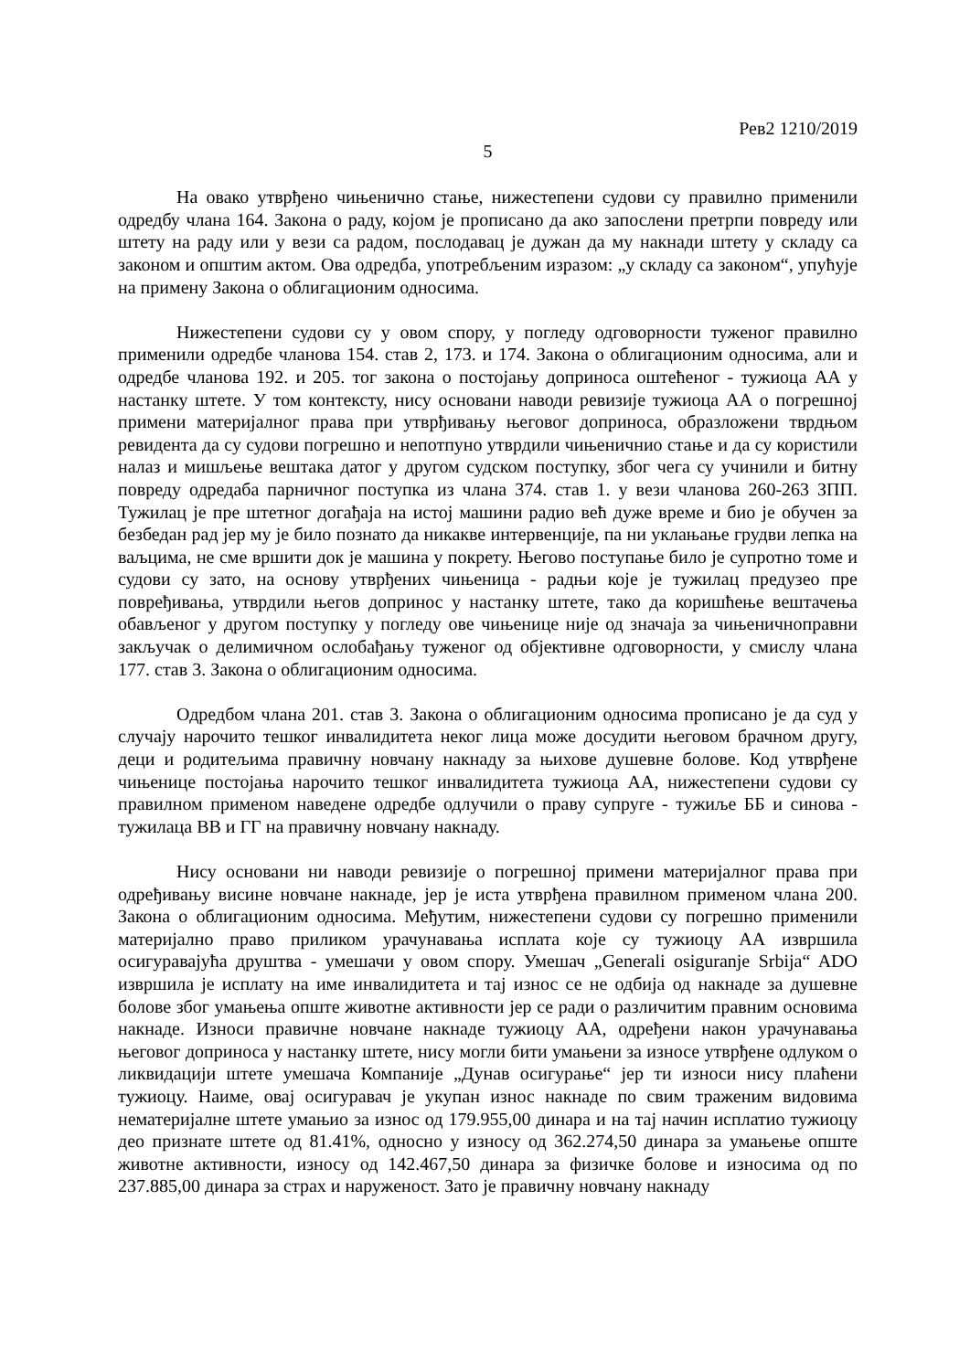Рев2 1210/2019
5
На овако утврђено чињенично стање, нижестепени судови су правилно применили одредбу члана 164. Закона о раду, којом је прописано да ако запослени претрпи повреду или штету на раду или у вези са радом, послодавац је дужан да му накнади штету у складу са законом и општим актом. Ова одредба, употребљеним изразом: „у складу са законом“, упућује на примену Закона о облигационим односима.
Нижестепени судови су у овом спору, у погледу одговорности туженог правилно применили одредбе чланова 154. став 2, 173. и 174. Закона о облигационим односима, али и одредбе чланова 192. и 205. тог закона о постојању доприноса оштећеног - тужиоца АА у настанку штете. У том контексту, нису основани наводи ревизије тужиоца АА о погрешној примени материјалног права при утврђивању његовог доприноса, образложени тврдњом ревидента да су судови погрешно и непотпуно утврдили чињеничнио стање и да су користили налаз и мишљење вештака датог у другом судском поступку, због чега су учинили и битну повреду одредаба парничног поступка из члана 374. став 1. у вези чланова 260-263 ЗПП. Тужилац је пре штетног догађаја на истој машини радио већ дуже време и био је обучен за безбедан рад јер му је било познато да никакве интервенције, па ни уклањање грудви лепка на ваљцима, не сме вршити док је машина у покрету. Његово поступање било је супротно томе и судови су зато, на основу утврђених чињеница - радњи које је тужилац предузео пре повређивања, утврдили његов допринос у настанку штете, тако да коришћење вештачења обављеног у другом поступку у погледу ове чињенице није од значаја за чињеничноправни закључак о делимичном ослобађању туженог од објективне одговорности, у смислу члана 177. став 3. Закона о облигационим односима.
Одредбом члана 201. став 3. Закона о облигационим односима прописано је да суд у случају нарочито тешког инвалидитета неког лица може досудити његовом брачном другу, деци и родитељима правичну новчану накнаду за њихове душевне болове. Код утврђене чињенице постојања нарочито тешког инвалидитета тужиоца АА, нижестепени судови су правилном применом наведене одредбе одлучили о праву супруге - тужиље ББ и синова - тужилаца ВВ и ГГ на правичну новчану накнаду.
Нису основани ни наводи ревизије о погрешној примени материјалног права при одређивању висине новчане накнаде, јер је иста утврђена правилном применом члана 200. Закона о облигационим односима. Међутим, нижестепени судови су погрешно применили материјално право приликом урачунавања исплата које су тужиоцу АА извршила осигуравајућа друштва - умешачи у овом спору. Умешач „Generali osiguranje Srbija“ ADO извршила је исплату на име инвалидитета и тај износ се не одбија од накнаде за душевне болове због умањења опште животне активности јер се ради о различитим правним основима накнаде. Износи правичне новчане накнаде тужиоцу АА, одређени након урачунавања његовог доприноса у настанку штете, нису могли бити умањени за износе утврђене одлуком о ликвидацији штете умешача Компаније „Дунав осигурање“ јер ти износи нису плаћени тужиоцу. Наиме, овај осигуравач је укупан износ накнаде по свим траженим видовима нематеријалне штете умањио за износ од 179.955,00 динара и на тај начин исплатио тужиоцу део признате штете од 81.41%, односно у износу од 362.274,50 динара за умањење опште животне активности, износу од 142.467,50 динара за физичке болове и износима од по 237.885,00 динара за страх и наруженост. Зато је правичну новчану накнаду